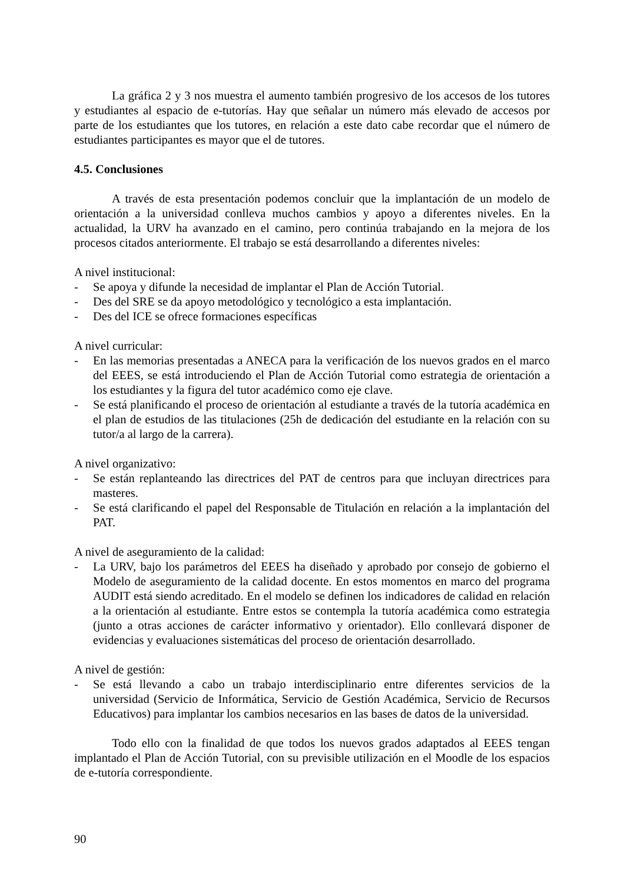La gráfica 2 y 3 nos muestra el aumento también progresivo de los accesos de los tutores y estudiantes al espacio de e-tutorías. Hay que señalar un número más elevado de accesos por parte de los estudiantes que los tutores, en relación a este dato cabe recordar que el número de estudiantes participantes es mayor que el de tutores.
4.5. Conclusiones
A través de esta presentación podemos concluir que la implantación de un modelo de orientación a la universidad conlleva muchos cambios y apoyo a diferentes niveles. En la actualidad, la URV ha avanzado en el camino, pero continúa trabajando en la mejora de los procesos citados anteriormente. El trabajo se está desarrollando a diferentes niveles:
A nivel institucional:
- Se apoya y difunde la necesidad de implantar el Plan de Acción Tutorial.
- Des del SRE se da apoyo metodológico y tecnológico a esta implantación.
- Des del ICE se ofrece formaciones específicas
A nivel curricular:
- En las memorias presentadas a ANECA para la verificación de los nuevos grados en el marco del EEES, se está introduciendo el Plan de Acción Tutorial como estrategia de orientación a los estudiantes y la figura del tutor académico como eje clave.
- Se está planificando el proceso de orientación al estudiante a través de la tutoría académica en el plan de estudios de las titulaciones (25h de dedicación del estudiante en la relación con su tutor/a al largo de la carrera).
A nivel organizativo:
- Se están replanteando las directrices del PAT de centros para que incluyan directrices para masteres.
- Se está clarificando el papel del Responsable de Titulación en relación a la implantación del PAT.
A nivel de aseguramiento de la calidad:
- La URV, bajo los parámetros del EEES ha diseñado y aprobado por consejo de gobierno el Modelo de aseguramiento de la calidad docente. En estos momentos en marco del programa AUDIT está siendo acreditado. En el modelo se definen los indicadores de calidad en relación a la orientación al estudiante. Entre estos se contempla la tutoría académica como estrategia (junto a otras acciones de carácter informativo y orientador). Ello conllevará disponer de evidencias y evaluaciones sistemáticas del proceso de orientación desarrollado.
A nivel de gestión:
- Se está llevando a cabo un trabajo interdisciplinario entre diferentes servicios de la universidad (Servicio de Informática, Servicio de Gestión Académica, Servicio de Recursos Educativos) para implantar los cambios necesarios en las bases de datos de la universidad.
Todo ello con la finalidad de que todos los nuevos grados adaptados al EEES tengan implantado el Plan de Acción Tutorial, con su previsible utilización en el Moodle de los espacios de e-tutoría correspondiente.
90